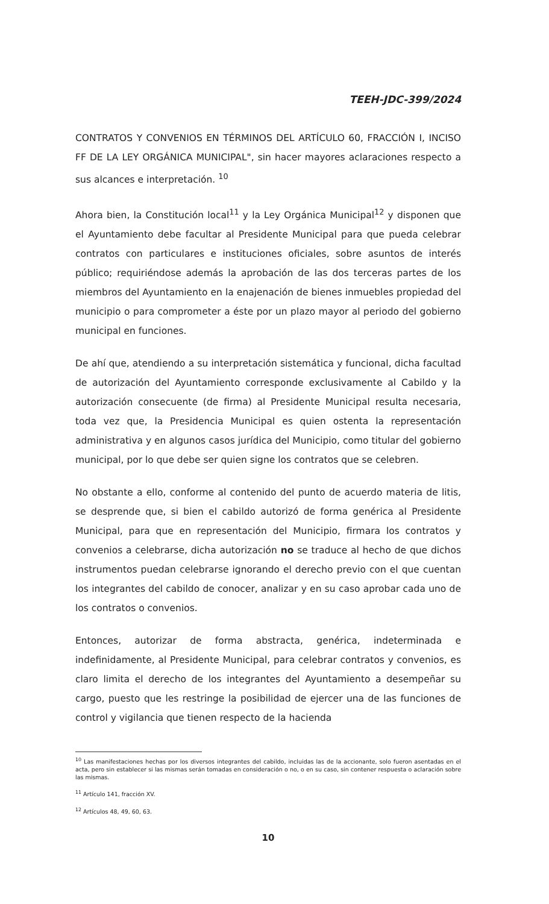TEEH-JDC-399/2024
CONTRATOS Y CONVENIOS EN TÉRMINOS DEL ARTÍCULO 60, FRACCIÓN I, INCISO FF DE LA LEY ORGÁNICA MUNICIPAL", sin hacer mayores aclaraciones respecto a sus alcances e interpretación. <sup>10</sup>
Ahora bien, la Constitución local<sup>11</sup> y la Ley Orgánica Municipal<sup>12</sup> y disponen que el Ayuntamiento debe facultar al Presidente Municipal para que pueda celebrar contratos con particulares e instituciones oficiales, sobre asuntos de interés público; requiriéndose además la aprobación de las dos terceras partes de los miembros del Ayuntamiento en la enajenación de bienes inmuebles propiedad del municipio o para comprometer a éste por un plazo mayor al periodo del gobierno municipal en funciones.
De ahí que, atendiendo a su interpretación sistemática y funcional, dicha facultad de autorización del Ayuntamiento corresponde exclusivamente al Cabildo y la autorización consecuente (de firma) al Presidente Municipal resulta necesaria, toda vez que, la Presidencia Municipal es quien ostenta la representación administrativa y en algunos casos jurídica del Municipio, como titular del gobierno municipal, por lo que debe ser quien signe los contratos que se celebren.
No obstante a ello, conforme al contenido del punto de acuerdo materia de litis, se desprende que, si bien el cabildo autorizó de forma genérica al Presidente Municipal, para que en representación del Municipio, firmara los contratos y convenios a celebrarse, dicha autorización no se traduce al hecho de que dichos instrumentos puedan celebrarse ignorando el derecho previo con el que cuentan los integrantes del cabildo de conocer, analizar y en su caso aprobar cada uno de los contratos o convenios.
Entonces, autorizar de forma abstracta, genérica, indeterminada e indefinidamente, al Presidente Municipal, para celebrar contratos y convenios, es claro limita el derecho de los integrantes del Ayuntamiento a desempeñar su cargo, puesto que les restringe la posibilidad de ejercer una de las funciones de control y vigilancia que tienen respecto de la hacienda
<sup>10</sup> Las manifestaciones hechas por los diversos integrantes del cabildo, incluidas las de la accionante, solo fueron asentadas en el acta, pero sin establecer si las mismas serán tomadas en consideración o no, o en su caso, sin contener respuesta o aclaración sobre las mismas.
<sup>11</sup> Artículo 141, fracción XV.
<sup>12</sup> Artículos 48, 49, 60, 63.
10